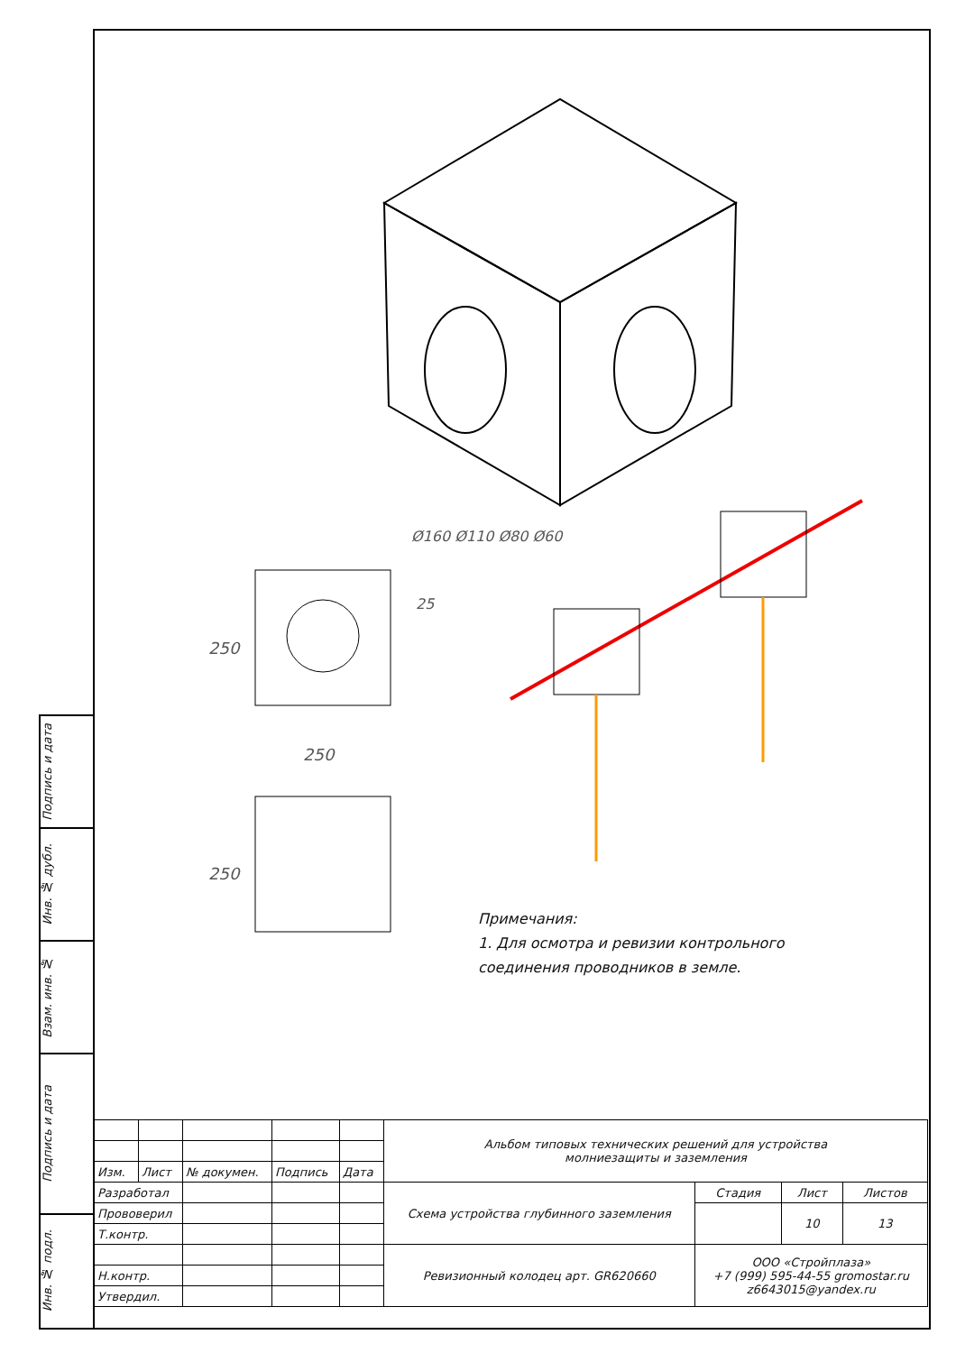Подпись и дата
Инв. № дубл.
Взам. инв. №
Подпись и дата
Инв. № подл.
250
250
250
Ø160 Ø110 Ø80 Ø60
25
Примечания:
1. Для осмотра и ревизии контрольного соединения проводников в земле.
| | | | | | Альбом типовых технических решений для устройства молниезащиты и заземления | | | |
| Изм. | Лист | № докумен. | Подпись | Дата | | | | |
| Разработал | | | | | Схема устройства глубинного заземления | Стадия | Лист | Листов |
| Прововерил | | | | | | | 10 | 13 |
| Т.контр. | | | | | | | | |
| | | | | | Ревизионный колодец арт. GR620660 | ООО «Стройплаза» +7 (999) 595-44-55 gromostar.ru z6643015@yandex.ru | | |
| Н.контр. | | | | | | | | |
| Утвердил. | | | | | | | | |